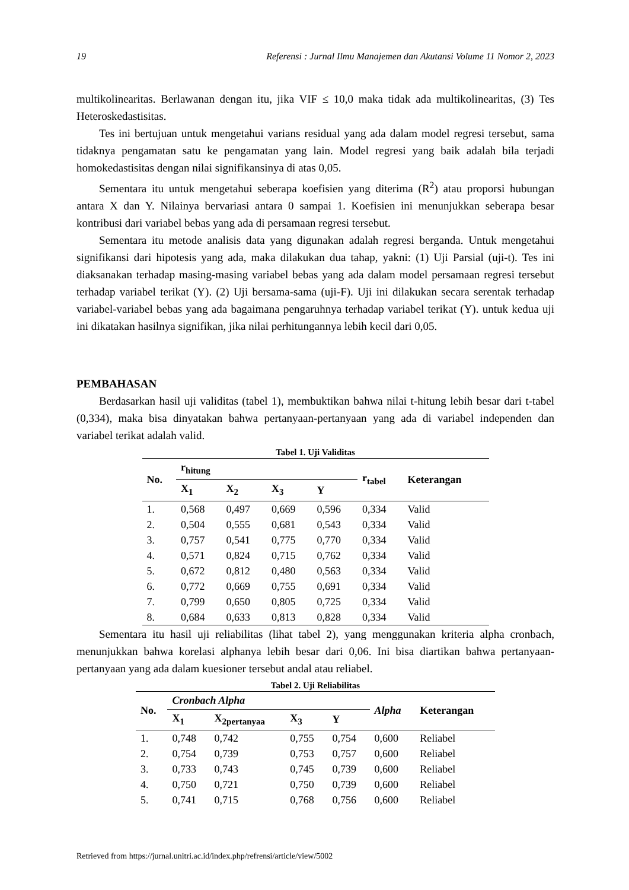19 Referensi : Jurnal Ilmu Manajemen dan Akutansi Volume 11 Nomor 2, 2023
multikolinearitas. Berlawanan dengan itu, jika VIF ≤ 10,0 maka tidak ada multikolinearitas, (3) Tes Heteroskedastisitas.
Tes ini bertujuan untuk mengetahui varians residual yang ada dalam model regresi tersebut, sama tidaknya pengamatan satu ke pengamatan yang lain. Model regresi yang baik adalah bila terjadi homokedastisitas dengan nilai signifikansinya di atas 0,05.
Sementara itu untuk mengetahui seberapa koefisien yang diterima (R<sup>2</sup>) atau proporsi hubungan antara X dan Y. Nilainya bervariasi antara 0 sampai 1. Koefisien ini menunjukkan seberapa besar kontribusi dari variabel bebas yang ada di persamaan regresi tersebut.
Sementara itu metode analisis data yang digunakan adalah regresi berganda. Untuk mengetahui signifikansi dari hipotesis yang ada, maka dilakukan dua tahap, yakni: (1) Uji Parsial (uji-t). Tes ini diaksanakan terhadap masing-masing variabel bebas yang ada dalam model persamaan regresi tersebut terhadap variabel terikat (Y). (2) Uji bersama-sama (uji-F). Uji ini dilakukan secara serentak terhadap variabel-variabel bebas yang ada bagaimana pengaruhnya terhadap variabel terikat (Y). untuk kedua uji ini dikatakan hasilnya signifikan, jika nilai perhitungannya lebih kecil dari 0,05.
PEMBAHASAN
Berdasarkan hasil uji validitas (tabel 1), membuktikan bahwa nilai t-hitung lebih besar dari t-tabel (0,334), maka bisa dinyatakan bahwa pertanyaan-pertanyaan yang ada di variabel independen dan variabel terikat adalah valid.
Tabel 1. Uji Validitas
| No. | r<sub>hitung</sub> | | | | r<sub>tabel</sub> | Keterangan |
| --- | --- | --- | --- | --- | --- | --- |
| | X<sub>1</sub> | X<sub>2</sub> | X<sub>3</sub> | Y | | |
| 1. | 0,568 | 0,497 | 0,669 | 0,596 | 0,334 | Valid |
| 2. | 0,504 | 0,555 | 0,681 | 0,543 | 0,334 | Valid |
| 3. | 0,757 | 0,541 | 0,775 | 0,770 | 0,334 | Valid |
| 4. | 0,571 | 0,824 | 0,715 | 0,762 | 0,334 | Valid |
| 5. | 0,672 | 0,812 | 0,480 | 0,563 | 0,334 | Valid |
| 6. | 0,772 | 0,669 | 0,755 | 0,691 | 0,334 | Valid |
| 7. | 0,799 | 0,650 | 0,805 | 0,725 | 0,334 | Valid |
| 8. | 0,684 | 0,633 | 0,813 | 0,828 | 0,334 | Valid |
Sementara itu hasil uji reliabilitas (lihat tabel 2), yang menggunakan kriteria alpha cronbach, menunjukkan bahwa korelasi alphanya lebih besar dari 0,06. Ini bisa diartikan bahwa pertanyaan-pertanyaan yang ada dalam kuesioner tersebut andal atau reliabel.
Tabel 2. Uji Reliabilitas
| No. | Cronbach Alpha | | | | Alpha | Keterangan |
| --- | --- | --- | --- | --- | --- | --- |
| | X<sub>1</sub> | X<sub>2pertanyaa</sub> | X<sub>3</sub> | Y | | |
| 1. | 0,748 | 0,742 | 0,755 | 0,754 | 0,600 | Reliabel |
| 2. | 0,754 | 0,739 | 0,753 | 0,757 | 0,600 | Reliabel |
| 3. | 0,733 | 0,743 | 0,745 | 0,739 | 0,600 | Reliabel |
| 4. | 0,750 | 0,721 | 0,750 | 0,739 | 0,600 | Reliabel |
| 5. | 0,741 | 0,715 | 0,768 | 0,756 | 0,600 | Reliabel |
Retrieved from https://jurnal.unitri.ac.id/index.php/refrensi/article/view/5002